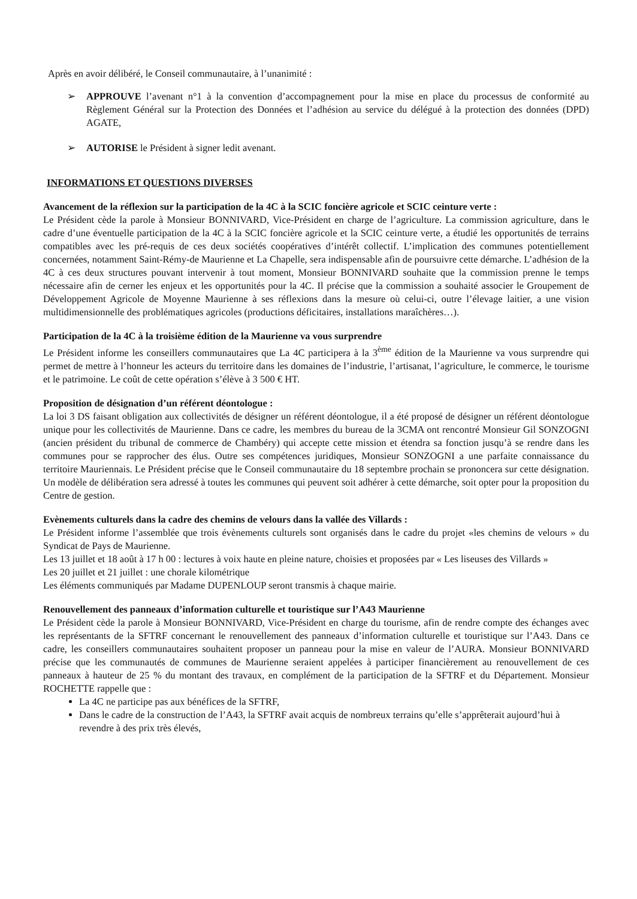Après en avoir délibéré, le Conseil communautaire, à l’unanimité :
➢ APPROUVE l’avenant n°1 à la convention d’accompagnement pour la mise en place du processus de conformité au Règlement Général sur la Protection des Données et l’adhésion au service du délégué à la protection des données (DPD) AGATE,
➢ AUTORISE le Président à signer ledit avenant.
INFORMATIONS ET QUESTIONS DIVERSES
Avancement de la réflexion sur la participation de la 4C à la SCIC foncière agricole et SCIC ceinture verte :
Le Président cède la parole à Monsieur BONNIVARD, Vice-Président en charge de l’agriculture. La commission agriculture, dans le cadre d’une éventuelle participation de la 4C à la SCIC foncière agricole et la SCIC ceinture verte, a étudié les opportunités de terrains compatibles avec les pré-requis de ces deux sociétés coopératives d’intérêt collectif. L’implication des communes potentiellement concernées, notamment Saint-Rémy-de Maurienne et La Chapelle, sera indispensable afin de poursuivre cette démarche. L’adhésion de la 4C à ces deux structures pouvant intervenir à tout moment, Monsieur BONNIVARD souhaite que la commission prenne le temps nécessaire afin de cerner les enjeux et les opportunités pour la 4C. Il précise que la commission a souhaité associer le Groupement de Développement Agricole de Moyenne Maurienne à ses réflexions dans la mesure où celui-ci, outre l’élevage laitier, a une vision multidimensionnelle des problématiques agricoles (productions déficitaires, installations maraîchères…).
Participation de la 4C à la troisième édition de la Maurienne va vous surprendre
Le Président informe les conseillers communautaires que La 4C participera à la 3<sup>ème</sup> édition de la Maurienne va vous surprendre qui permet de mettre à l’honneur les acteurs du territoire dans les domaines de l’industrie, l’artisanat, l’agriculture, le commerce, le tourisme et le patrimoine. Le coût de cette opération s’élève à 3 500 € HT.
Proposition de désignation d’un référent déontologue :
La loi 3 DS faisant obligation aux collectivités de désigner un référent déontologue, il a été proposé de désigner un référent déontologue unique pour les collectivités de Maurienne. Dans ce cadre, les membres du bureau de la 3CMA ont rencontré Monsieur Gil SONZOGNI (ancien président du tribunal de commerce de Chambéry) qui accepte cette mission et étendra sa fonction jusqu’à se rendre dans les communes pour se rapprocher des élus. Outre ses compétences juridiques, Monsieur SONZOGNI a une parfaite connaissance du territoire Mauriennais. Le Président précise que le Conseil communautaire du 18 septembre prochain se prononcera sur cette désignation. Un modèle de délibération sera adressé à toutes les communes qui peuvent soit adhérer à cette démarche, soit opter pour la proposition du Centre de gestion.
Evènements culturels dans la cadre des chemins de velours dans la vallée des Villards :
Le Président informe l’assemblée que trois évènements culturels sont organisés dans le cadre du projet «les chemins de velours » du Syndicat de Pays de Maurienne.
Les 13 juillet et 18 août à 17 h 00 : lectures à voix haute en pleine nature, choisies et proposées par « Les liseuses des Villards »
Les 20 juillet et 21 juillet : une chorale kilométrique
Les éléments communiqués par Madame DUPENLOUP seront transmis à chaque mairie.
Renouvellement des panneaux d’information culturelle et touristique sur l’A43 Maurienne
Le Président cède la parole à Monsieur BONNIVARD, Vice-Président en charge du tourisme, afin de rendre compte des échanges avec les représentants de la SFTRF concernant le renouvellement des panneaux d’information culturelle et touristique sur l’A43. Dans ce cadre, les conseillers communautaires souhaitent proposer un panneau pour la mise en valeur de l’AURA. Monsieur BONNIVARD précise que les communautés de communes de Maurienne seraient appelées à participer financièrement au renouvellement de ces panneaux à hauteur de 25 % du montant des travaux, en complément de la participation de la SFTRF et du Département. Monsieur ROCHETTE rappelle que :
La 4C ne participe pas aux bénéfices de la SFTRF,
Dans le cadre de la construction de l’A43, la SFTRF avait acquis de nombreux terrains qu’elle s’apprêterait aujourd’hui à revendre à des prix très élevés,